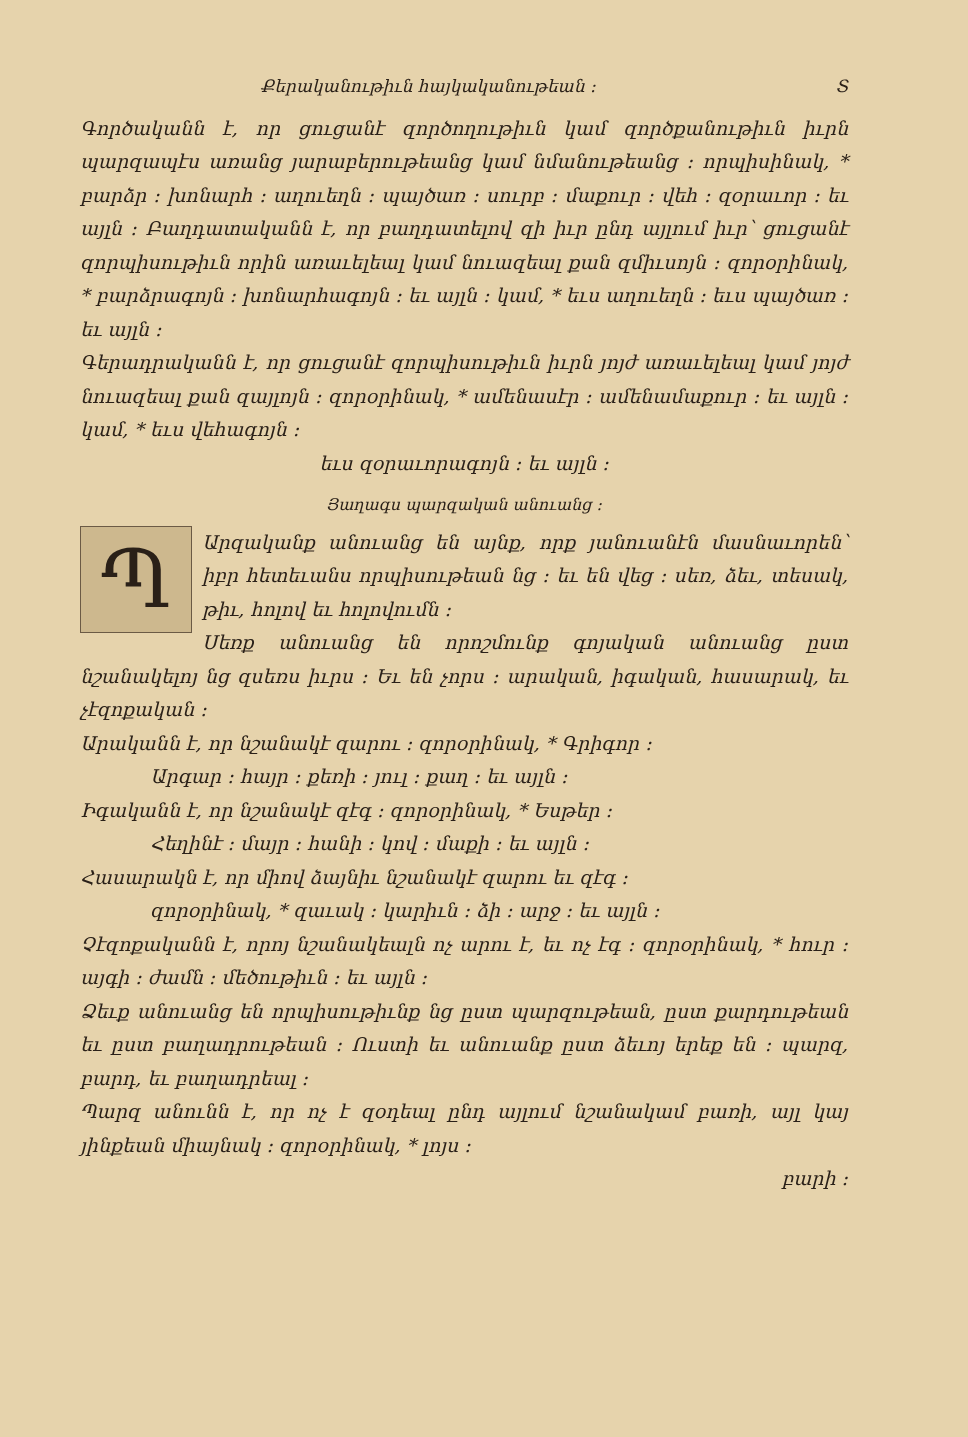Քերականութիւն հայկականութեան ։ Տ
Գործականն է, որ ցուցանէ զործողութիւն կամ զործքանու­թիւն իւրն պարզապէս առանց յարաբերութեանց կամ նմանութեանց ։ որպիսինակ, * բարձր ։ խոնարհ ։ աղուեղն ։ պայծառ ։ սուրբ ։ մաքուր ։ վեհ ։ զօրաւոր ։ եւ այլն ։ Բաղդատականն է, որ բաղդատելով զի իւր ընդ այլում իւր՝ ցուցանէ զորպիսութիւն որին առաւելեալ կամ նուազեալ քան զմիւսոյն ։ զորօրինակ, * բարձրագոյն ։ խոնարհագոյն ։ եւ այլն ։ կամ, * եւս աղուեղն ։ եւս պայծառ ։ եւ այլն ։
Գերադրականն է, որ ցուցանէ զորպիսութիւն իւրն յոյժ առաւելեալ կամ յոյժ նուազեալ քան զայլոյն ։ զորօրինակ, * ամենասէր ։ ամենամաքուր ։ եւ այլն ։ կամ, * եւս վեհագոյն ։
եւս զօրաւորագոյն ։ եւ այլն ։
Յաղագս պարզական անուանց ։
Պ
Արզականք անուանց են այնք, որք յանուանէն մասնաւորեն՝ իբր հետեւանս որպիսութեան նց ։ եւ են վեց ։ սեռ, ձեւ, տեսակ, թիւ, հոլով եւ հոլովումն ։
Սեռք անուանց են որոշմունք գոյական անուանց ըստ նշանակելոյ նց զսեռս իւրս ։ Եւ են չորս ։ արական, իգական, հասարակ, եւ չէզոքական ։
Արականն է, որ նշանակէ զարու ։ զորօրինակ, * Գրիգոր ։
Արգար ։ հայր ։ քեռի ։ յուլ ։ քաղ ։ եւ այլն ։
Իգականն է, որ նշանակէ զէգ ։ զորօրինակ, * Եսթեր ։
Հեղինէ ։ մայր ։ հանի ։ կով ։ մաքի ։ եւ այլն ։
Հասարակն է, որ միով ձայնիւ նշանակէ զարու եւ զէգ ։
զորօրինակ, * զաւակ ։ կարիւն ։ ձի ։ արջ ։ եւ այլն ։
Չէզոքականն է, որոյ նշանակեալն ոչ արու է, եւ ոչ էգ ։ զորօրինակ, * հուր ։ այգի ։ ժամն ։ մեծութիւն ։ եւ այլն ։
Ձեւք անուանց են որպիսութիւնք նց ըստ պարզութեան, ըստ քարդութեան եւ ըստ բաղադրութեան ։ Ուստի եւ անուանք ըստ ձեւոյ երեք են ։ պարզ, բարդ, եւ բաղադրեալ ։
Պարզ անունն է, որ ոչ է զօդեալ ընդ այլում նշանակամ բառի, այլ կայ յինքեան միայնակ ։ զորօրինակ, * լոյս ։
բարի ։